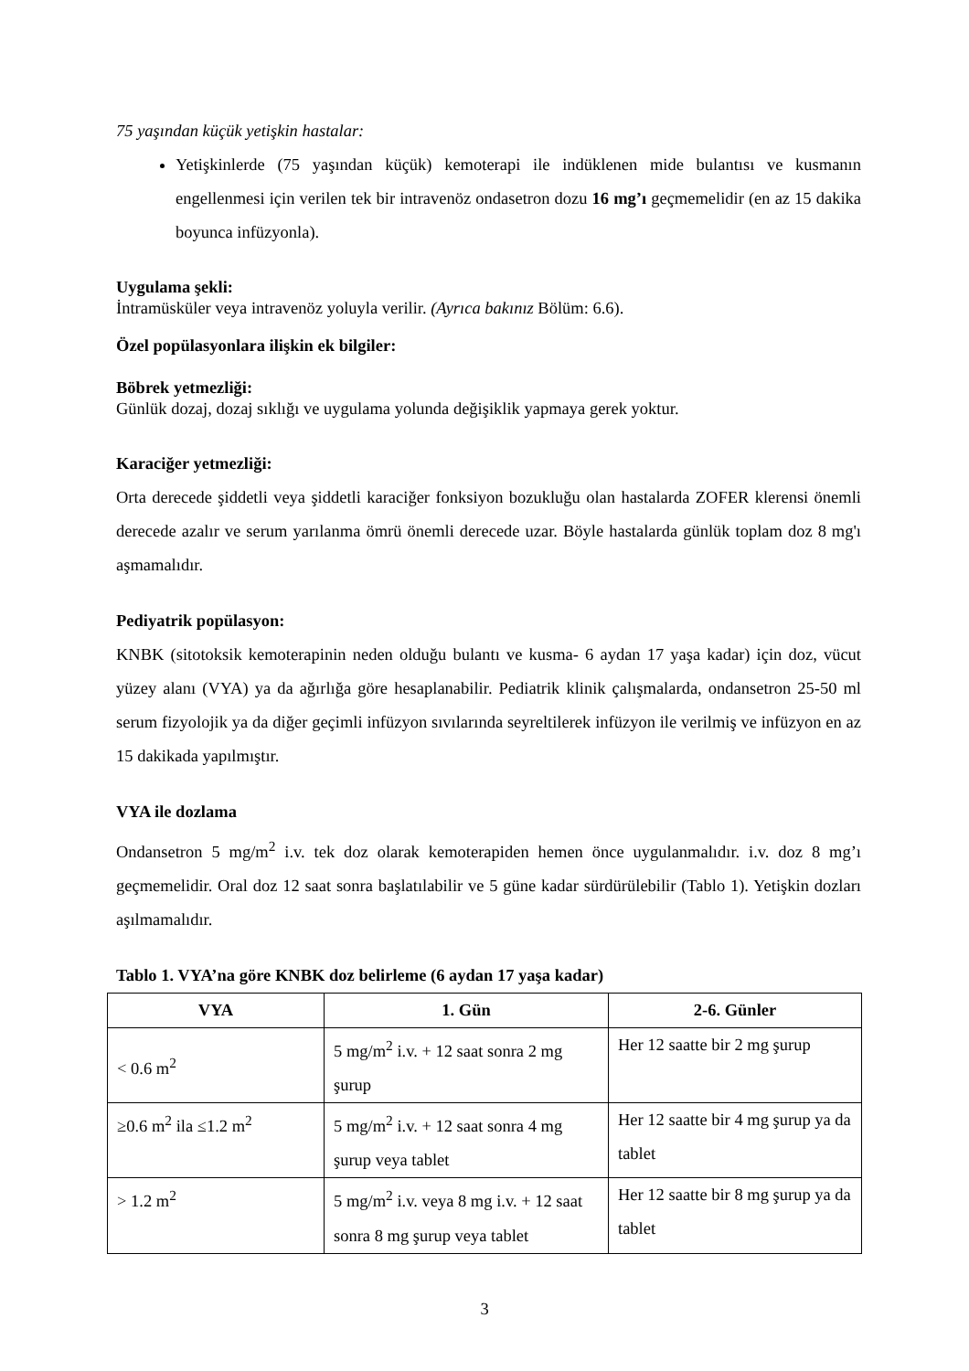75 yaşından küçük yetişkin hastalar:
Yetişkinlerde (75 yaşından küçük) kemoterapi ile indüklenen mide bulantısı ve kusmanın engellenmesi için verilen tek bir intravenöz ondasetron dozu 16 mg’ı geçmemelidir (en az 15 dakika boyunca infüzyonla).
Uygulama şekli:
İntramüsküler veya intravenöz yoluyla verilir. (Ayrıca bakınız Bölüm: 6.6).
Özel popülasyonlara ilişkin ek bilgiler:
Böbrek yetmezliği:
Günlük dozaj, dozaj sıklığı ve uygulama yolunda değişiklik yapmaya gerek yoktur.
Karaciğer yetmezliği:
Orta derecede şiddetli veya şiddetli karaciğer fonksiyon bozukluğu olan hastalarda ZOFER klerensi önemli derecede azalır ve serum yarılanma ömrü önemli derecede uzar. Böyle hastalarda günlük toplam doz 8 mg'ı aşmamalıdır.
Pediyatrik popülasyon:
KNBK (sitotoksik kemoterapinin neden olduğu bulantı ve kusma- 6 aydan 17 yaşa kadar) için doz, vücut yüzey alanı (VYA) ya da ağırlığa göre hesaplanabilir. Pediatrik klinik çalışmalarda, ondansetron 25-50 ml serum fizyolojik ya da diğer geçimli infüzyon sıvılarında seyreltilerek infüzyon ile verilmiş ve infüzyon en az 15 dakikada yapılmıştır.
VYA ile dozlama
Ondansetron 5 mg/m<sup>2</sup> i.v. tek doz olarak kemoterapiden hemen önce uygulanmalıdır. i.v. doz 8 mg’ı geçmemelidir. Oral doz 12 saat sonra başlatılabilir ve 5 güne kadar sürdürülebilir (Tablo 1). Yetişkin dozları aşılmamalıdır.
Tablo 1. VYA’na göre KNBK doz belirleme (6 aydan 17 yaşa kadar)
| VYA | 1. Gün | 2-6. Günler |
| --- | --- | --- |
| < 0.6 m<sup>2</sup> | 5 mg/m<sup>2</sup> i.v. + 12 saat sonra 2 mg şurup | Her 12 saatte bir 2 mg şurup |
| ≥0.6 m<sup>2</sup> ila ≤1.2 m<sup>2</sup> | 5 mg/m<sup>2</sup> i.v. + 12 saat sonra 4 mg şurup veya tablet | Her 12 saatte bir 4 mg şurup ya da tablet |
| > 1.2 m<sup>2</sup> | 5 mg/m<sup>2</sup> i.v. veya 8 mg i.v. + 12 saat sonra 8 mg şurup veya tablet | Her 12 saatte bir 8 mg şurup ya da tablet |
3